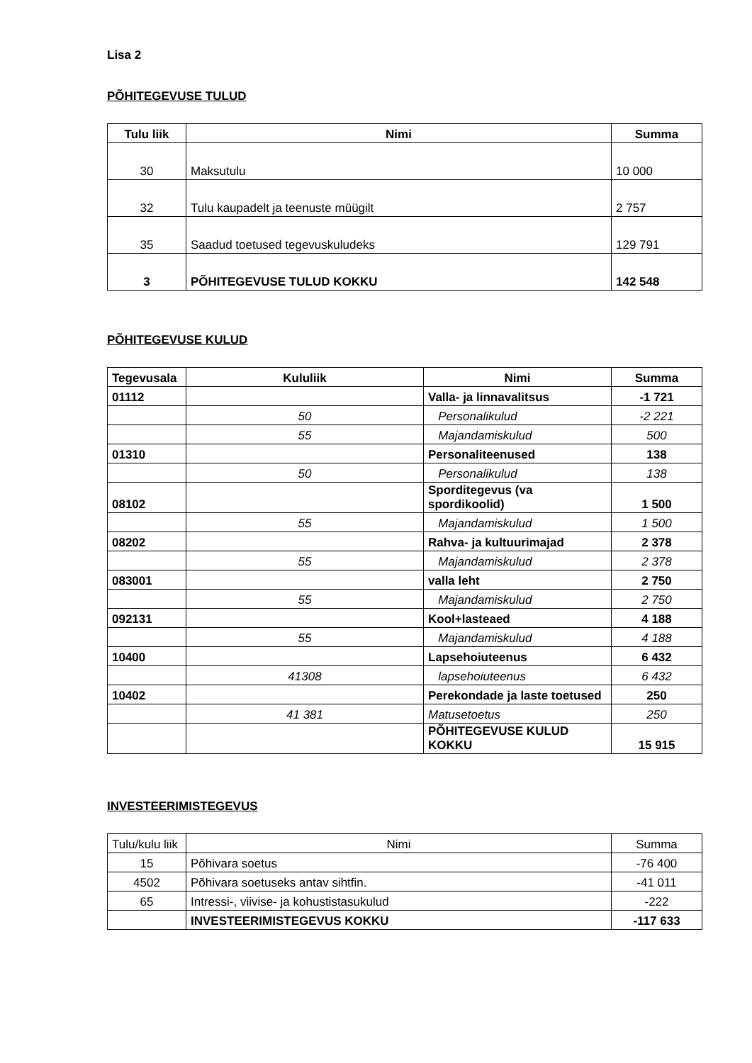Lisa 2
PÕHITEGEVUSE TULUD
| Tulu liik | Nimi | Summa |
| --- | --- | --- |
| 30 | Maksutulu | 10 000 |
| 32 | Tulu kaupadelt ja teenuste müügilt | 2 757 |
| 35 | Saadud toetused tegevuskuludeks | 129 791 |
| 3 | PÕHITEGEVUSE TULUD KOKKU | 142 548 |
PÕHITEGEVUSE KULUD
| Tegevusala | Kululiik | Nimi | Summa |
| --- | --- | --- | --- |
| 01112 | | Valla- ja linnavalitsus | -1 721 |
| | 50 | Personalikulud | -2 221 |
| | 55 | Majandamiskulud | 500 |
| 01310 | | Personaliteenused | 138 |
| | 50 | Personalikulud | 138 |
| 08102 | | Sporditegevus (va spordikoolid) | 1 500 |
| | 55 | Majandamiskulud | 1 500 |
| 08202 | | Rahva- ja kultuurimajad | 2 378 |
| | 55 | Majandamiskulud | 2 378 |
| 083001 | | valla leht | 2 750 |
| | 55 | Majandamiskulud | 2 750 |
| 092131 | | Kool+lasteaed | 4 188 |
| | 55 | Majandamiskulud | 4 188 |
| 10400 | | Lapsehoiuteenus | 6 432 |
| | 41308 | lapsehoiuteenus | 6 432 |
| 10402 | | Perekondade ja laste toetused | 250 |
| | 41 381 | Matusetoetus | 250 |
| | | PÕHITEGEVUSE KULUD KOKKU | 15 915 |
INVESTEERIMISTEGEVUS
| Tulu/kulu liik | Nimi | Summa |
| 15 | Põhivara soetus | -76 400 |
| 4502 | Põhivara soetuseks antav sihtfin. | -41 011 |
| 65 | Intressi-, viivise- ja kohustistasukulud | -222 |
| | INVESTEERIMISTEGEVUS KOKKU | -117 633 |